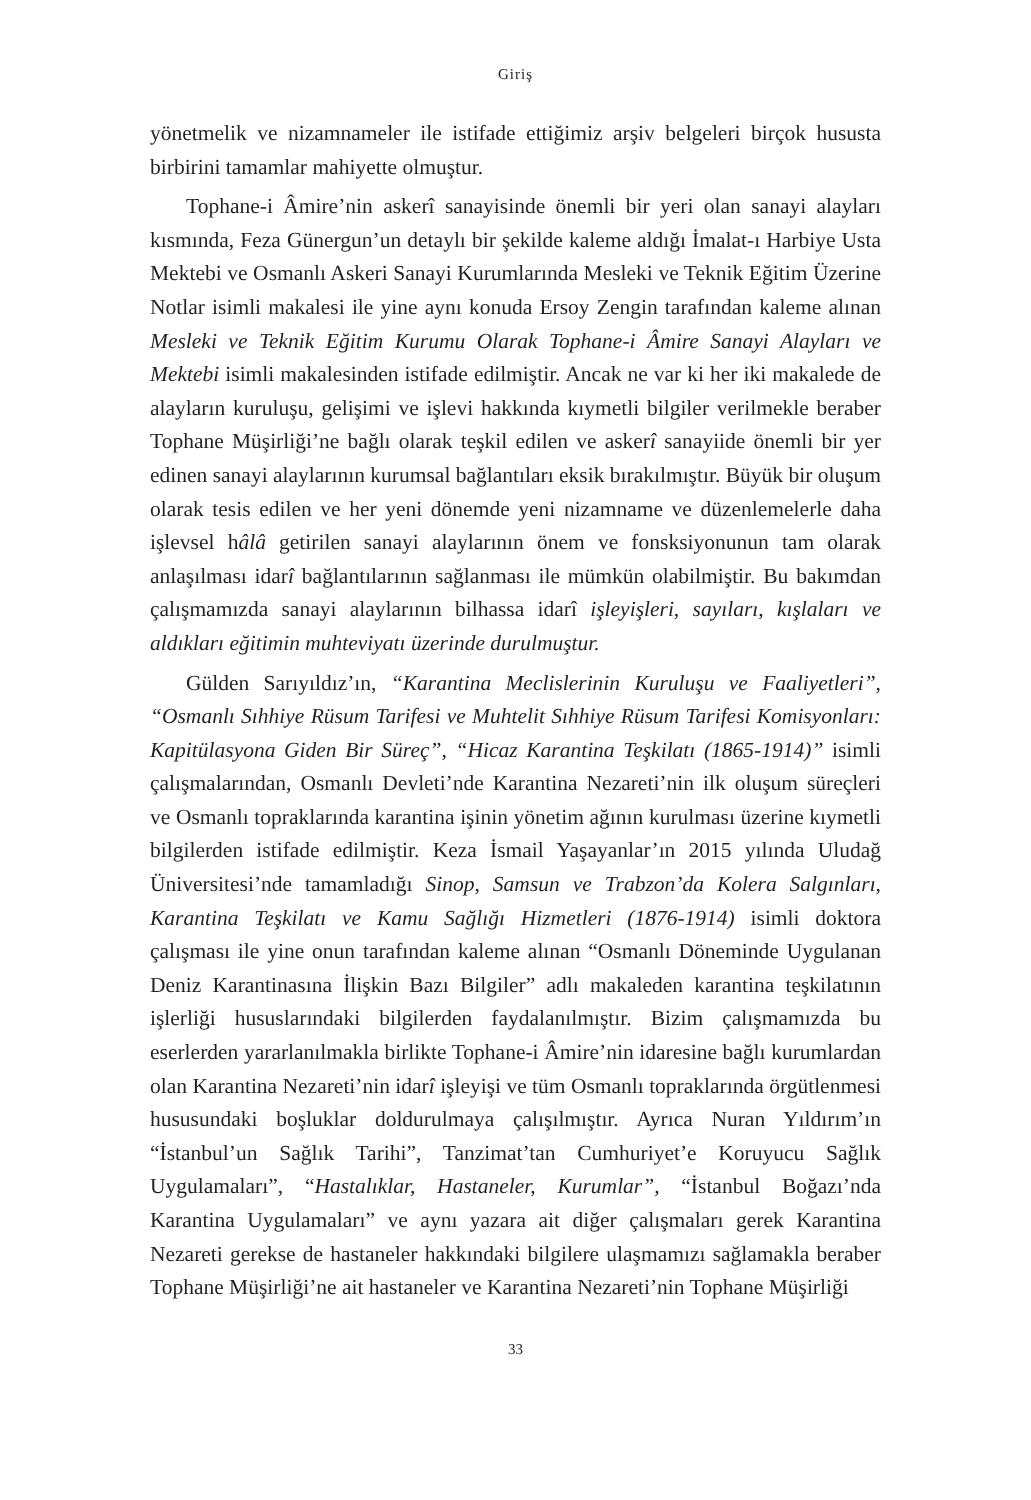Giriş
yönetmelik ve nizamnameler ile istifade ettiğimiz arşiv belgeleri birçok hususta birbirini tamamlar mahiyette olmuştur.
Tophane-i Âmire’nin askerî sanayisinde önemli bir yeri olan sanayi alayları kısmında, Feza Günergun’un detaylı bir şekilde kaleme aldığı İmalat-ı Harbiye Usta Mektebi ve Osmanlı Askeri Sanayi Kurumlarında Mesleki ve Teknik Eğitim Üzerine Notlar isimli makalesi ile yine aynı konuda Ersoy Zengin tarafından kaleme alınan Mesleki ve Teknik Eğitim Kurumu Olarak Tophane-i Âmire Sanayi Alayları ve Mektebi isimli makalesinden istifade edilmiştir. Ancak ne var ki her iki makalede de alayların kuruluşu, gelişimi ve işlevi hakkında kıymetli bilgiler verilmekle beraber Tophane Müşirliği’ne bağlı olarak teşkil edilen ve askerî sanayiide önemli bir yer edinen sanayi alaylarının kurumsal bağlantıları eksik bırakılmıştır. Büyük bir oluşum olarak tesis edilen ve her yeni dönemde yeni nizamname ve düzenlemelerle daha işlevsel hâlâ getirilen sanayi alaylarının önem ve fonsksiyonunun tam olarak anlaşılması idarî bağlantılarının sağlanması ile mümkün olabilmiştir. Bu bakımdan çalışmamızda sanayi alaylarının bilhassa idarî işleyişleri, sayıları, kışlaları ve aldıkları eğitimin muhteviyatı üzerinde durulmuştur.
Gülden Sarıyıldız’ın, “Karantina Meclislerinin Kuruluşu ve Faaliyetleri”, “Osmanlı Sıhhiye Rüsum Tarifesi ve Muhtelit Sıhhiye Rüsum Tarifesi Komisyonları: Kapitülasyona Giden Bir Süreç”, “Hicaz Karantina Teşkilatı (1865-1914)” isimli çalışmalarından, Osmanlı Devleti’nde Karantina Nezareti’nin ilk oluşum süreçleri ve Osmanlı topraklarında karantina işinin yönetim ağının kurulması üzerine kıymetli bilgilerden istifade edilmiştir. Keza İsmail Yaşayanlar’ın 2015 yılında Uludağ Üniversitesi’nde tamamladığı Sinop, Samsun ve Trabzon’da Kolera Salgınları, Karantina Teşkilatı ve Kamu Sağlığı Hizmetleri (1876-1914) isimli doktora çalışması ile yine onun tarafından kaleme alınan “Osmanlı Döneminde Uygulanan Deniz Karantinasına İlişkin Bazı Bilgiler” adlı makaleden karantina teşkilatının işlerliği hususlarındaki bilgilerden faydalanılmıştır. Bizim çalışmamızda bu eserlerden yararlanılmakla birlikte Tophane-i Âmire’nin idaresine bağlı kurumlardan olan Karantina Nezareti’nin idarî işleyişi ve tüm Osmanlı topraklarında örgütlenmesi hususundaki boşluklar doldurulmaya çalışılmıştır. Ayrıca Nuran Yıldırım’ın “İstanbul’un Sağlık Tarihi”, Tanzimat’tan Cumhuriyet’e Koruyucu Sağlık Uygulamaları”, “Hastalıklar, Hastaneler, Kurumlar”, “İstanbul Boğazı’nda Karantina Uygulamaları” ve aynı yazara ait diğer çalışmaları gerek Karantina Nezareti gerekse de hastaneler hakkındaki bilgilere ulaşmamızı sağlamakla beraber Tophane Müşirliği’ne ait hastaneler ve Karantina Nezareti’nin Tophane Müşirliği
33